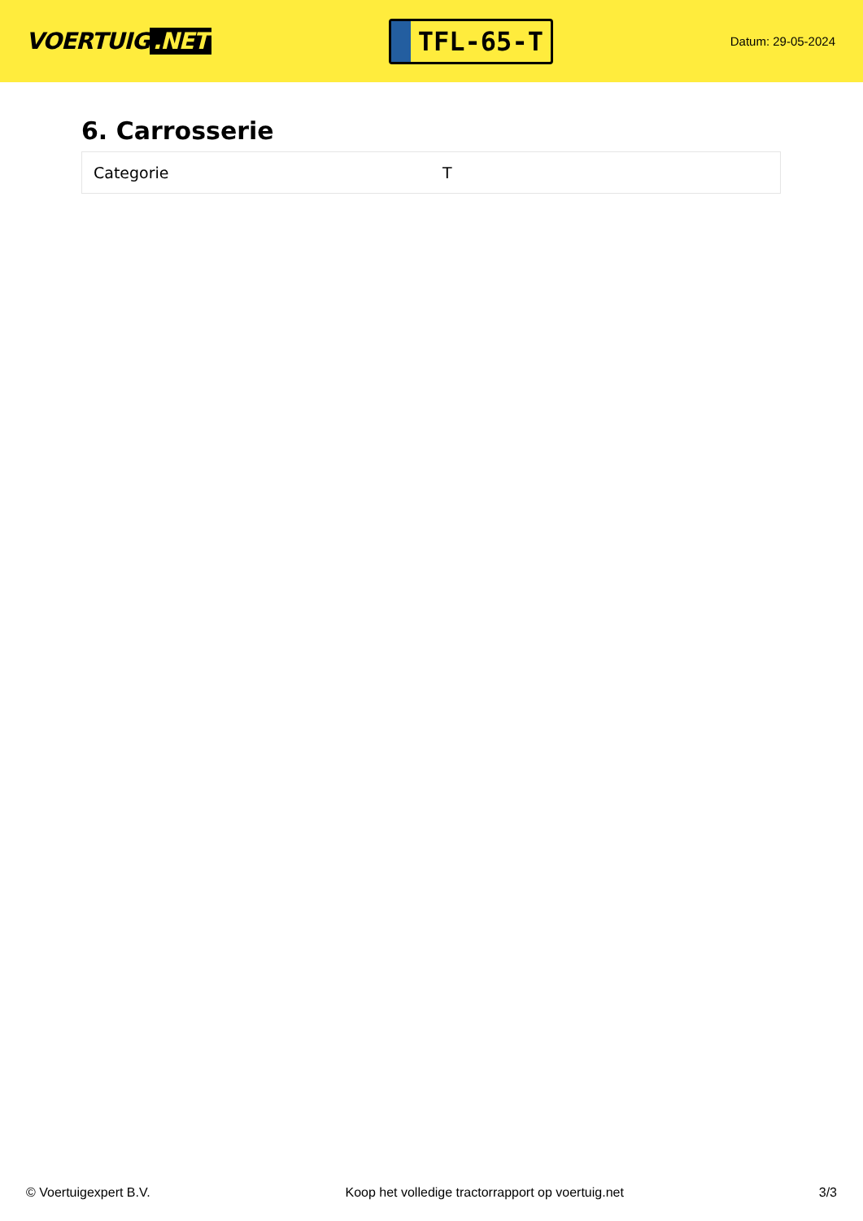VOERTUIG.NET
TFL-65-T
Datum: 29-05-2024
6. Carrosserie
| Categorie | T |
© Voertuigexpert B.V. Koop het volledige tractorrapport op voertuig.net 3/3